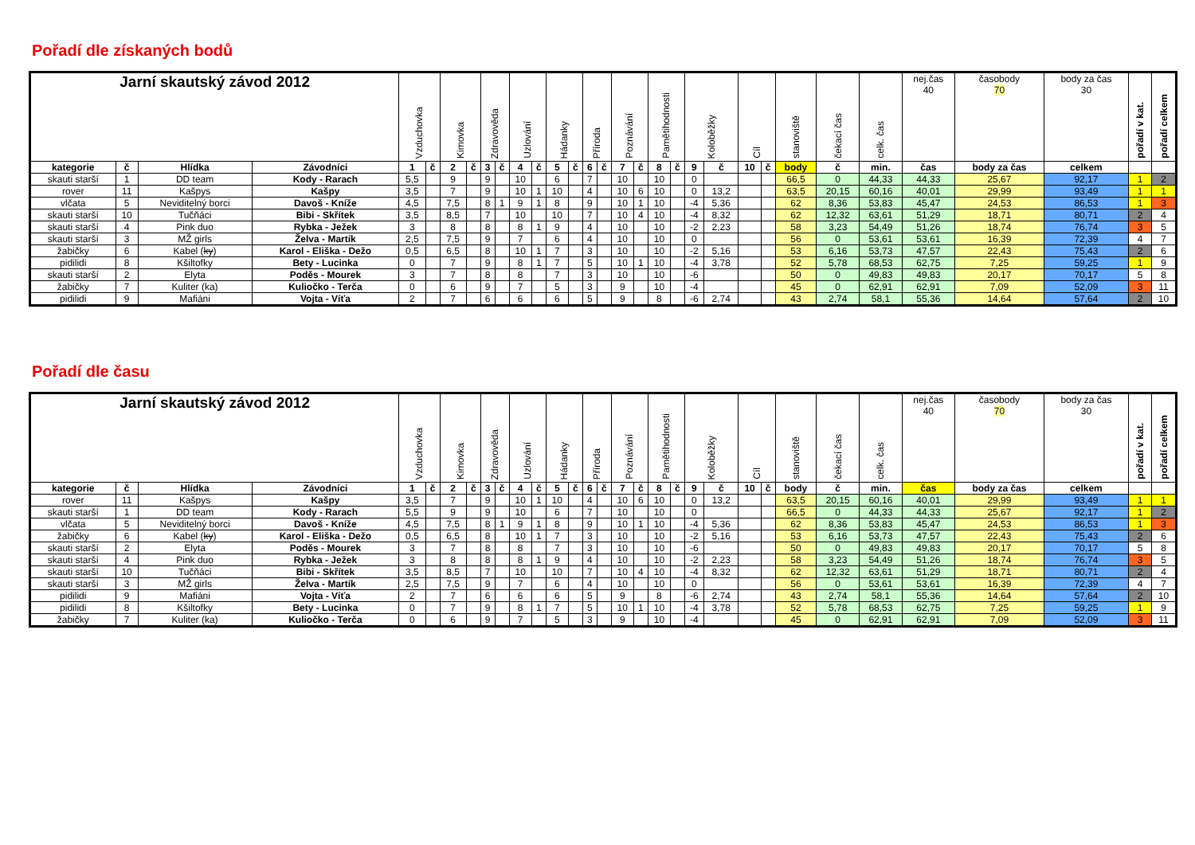Pořadí dle získaných bodů
| Jarní skautský závod 2012 | | | | Vzduchovka | | Kimovka | | Zdravověda | | Uzlování | | Hádanky | | Příroda | | Poznávání | | Pamětihodnosti | | Koloběžky | | Cíl | | stanoviště | čekací čas | celk. čas | nej.čas 40 | časobody 70 | body za čas 30 | pořadí v kat. | pořadí celkem |
| --- | --- | --- | --- | --- | --- | --- | --- | --- | --- | --- | --- | --- | --- | --- | --- | --- | --- | --- | --- | --- | --- | --- | --- | --- | --- | --- | --- | --- | --- | --- | --- |
| kategorie | č | Hlídka | Závodníci | 1 | č | 2 | č | 3 | č | 4 | č | 5 | č | 6 | č | 7 | č | 8 | č | 9 | č | 10 | č | body | č | min. | čas | body za čas | celkem | | |
| skauti starší | 1 | DD team | Kody - Rarach | 5,5 | | 9 | | 9 | | 10 | | 6 | | 7 | | 10 | | 10 | | 0 | | | | 66,5 | 0 | 44,33 | 44,33 | 25,67 | 92,17 | 1 | 2 |
| rover | 11 | Kašpys | Kašpy | 3,5 | | 7 | | 9 | | 10 | 1 | 10 | | 4 | | 10 | 6 | 10 | | 0 | 13,2 | | | 63,5 | 20,15 | 60,16 | 40,01 | 29,99 | 93,49 | 1 | 1 |
| vlčata | 5 | Neviditelný borci | Davoš - Kníže | 4,5 | | 7,5 | | 8 | 1 | 9 | 1 | 8 | | 9 | | 10 | 1 | 10 | | -4 | 5,36 | | | 62 | 8,36 | 53,83 | 45,47 | 24,53 | 86,53 | 1 | 3 |
| skauti starší | 10 | Tučňáci | Bibi - Skřítek | 3,5 | | 8,5 | | 7 | | 10 | | 10 | | 7 | | 10 | 4 | 10 | | -4 | 8,32 | | | 62 | 12,32 | 63,61 | 51,29 | 18,71 | 80,71 | 2 | 4 |
| skauti starší | 4 | Pink duo | Rybka - Ježek | 3 | | 8 | | 8 | | 8 | 1 | 9 | | 4 | | 10 | | 10 | | -2 | 2,23 | | | 58 | 3,23 | 54,49 | 51,26 | 18,74 | 76,74 | 3 | 5 |
| skauti starší | 3 | MŽ girls | Želva - Martík | 2,5 | | 7,5 | | 9 | | 7 | | 6 | | 4 | | 10 | | 10 | | 0 | | | | 56 | 0 | 53,61 | 53,61 | 16,39 | 72,39 | 4 | 7 |
| žabičky | 6 | Kabel ( ky ) | Karol - Eliška - Dežo | 0,5 | | 6,5 | | 8 | | 10 | 1 | 7 | | 3 | | 10 | | 10 | | -2 | 5,16 | | | 53 | 6,16 | 53,73 | 47,57 | 22,43 | 75,43 | 2 | 6 |
| pidilidi | 8 | Kšiltofky | Bety - Lucinka | 0 | | 7 | | 9 | | 8 | 1 | 7 | | 5 | | 10 | 1 | 10 | | -4 | 3,78 | | | 52 | 5,78 | 68,53 | 62,75 | 7,25 | 59,25 | 1 | 9 |
| skauti starší | 2 | Elyta | Poděs - Mourek | 3 | | 7 | | 8 | | 8 | | 7 | | 3 | | 10 | | 10 | | -6 | | | | 50 | 0 | 49,83 | 49,83 | 20,17 | 70,17 | 5 | 8 |
| žabičky | 7 | Kuliter (ka) | Kuliočko - Terča | 0 | | 6 | | 9 | | 7 | | 5 | | 3 | | 9 | | 10 | | -4 | | | | 45 | 0 | 62,91 | 62,91 | 7,09 | 52,09 | 3 | 11 |
| pidilidi | 9 | Mafiáni | Vojta - Víťa | 2 | | 7 | | 6 | | 6 | | 6 | | 5 | | 9 | | 8 | | -6 | 2,74 | | | 43 | 2,74 | 58,1 | 55,36 | 14,64 | 57,64 | 2 | 10 |
Pořadí dle času
| Jarní skautský závod 2012 | | | | Vzduchovka | | Kimovka | | Zdravověda | | Uzlování | | Hádanky | | Příroda | | Poznávání | | Pamětihodnosti | | Koloběžky | | Cíl | | stanoviště | čekací čas | celk. čas | nej.čas 40 | časobody 70 | body za čas 30 | pořadí v kat. | pořadí celkem |
| --- | --- | --- | --- | --- | --- | --- | --- | --- | --- | --- | --- | --- | --- | --- | --- | --- | --- | --- | --- | --- | --- | --- | --- | --- | --- | --- | --- | --- | --- | --- | --- |
| kategorie | č | Hlídka | Závodníci | 1 | č | 2 | č | 3 | č | 4 | č | 5 | č | 6 | č | 7 | č | 8 | č | 9 | č | 10 | č | body | č | min. | čas | body za čas | celkem | | |
| rover | 11 | Kašpys | Kašpy | 3,5 | | 7 | | 9 | | 10 | 1 | 10 | | 4 | | 10 | 6 | 10 | | 0 | 13,2 | | | 63,5 | 20,15 | 60,16 | 40,01 | 29,99 | 93,49 | 1 | 1 |
| skauti starší | 1 | DD team | Kody - Rarach | 5,5 | | 9 | | 9 | | 10 | | 6 | | 7 | | 10 | | 10 | | 0 | | | | 66,5 | 0 | 44,33 | 44,33 | 25,67 | 92,17 | 1 | 2 |
| vlčata | 5 | Neviditelný borci | Davoš - Kníže | 4,5 | | 7,5 | | 8 | 1 | 9 | 1 | 8 | | 9 | | 10 | 1 | 10 | | -4 | 5,36 | | | 62 | 8,36 | 53,83 | 45,47 | 24,53 | 86,53 | 1 | 3 |
| žabičky | 6 | Kabel ( ky ) | Karol - Eliška - Dežo | 0,5 | | 6,5 | | 8 | | 10 | 1 | 7 | | 3 | | 10 | | 10 | | -2 | 5,16 | | | 53 | 6,16 | 53,73 | 47,57 | 22,43 | 75,43 | 2 | 6 |
| skauti starší | 2 | Elyta | Poděs - Mourek | 3 | | 7 | | 8 | | 8 | | 7 | | 3 | | 10 | | 10 | | -6 | | | | 50 | 0 | 49,83 | 49,83 | 20,17 | 70,17 | 5 | 8 |
| skauti starší | 4 | Pink duo | Rybka - Ježek | 3 | | 8 | | 8 | | 8 | 1 | 9 | | 4 | | 10 | | 10 | | -2 | 2,23 | | | 58 | 3,23 | 54,49 | 51,26 | 18,74 | 76,74 | 3 | 5 |
| skauti starší | 10 | Tučňáci | Bibi - Skřítek | 3,5 | | 8,5 | | 7 | | 10 | | 10 | | 7 | | 10 | 4 | 10 | | -4 | 8,32 | | | 62 | 12,32 | 63,61 | 51,29 | 18,71 | 80,71 | 2 | 4 |
| skauti starší | 3 | MŽ girls | Želva - Martík | 2,5 | | 7,5 | | 9 | | 7 | | 6 | | 4 | | 10 | | 10 | | 0 | | | | 56 | 0 | 53,61 | 53,61 | 16,39 | 72,39 | 4 | 7 |
| pidilidi | 9 | Mafiáni | Vojta - Víťa | 2 | | 7 | | 6 | | 6 | | 6 | | 5 | | 9 | | 8 | | -6 | 2,74 | | | 43 | 2,74 | 58,1 | 55,36 | 14,64 | 57,64 | 2 | 10 |
| pidilidi | 8 | Kšiltofky | Bety - Lucinka | 0 | | 7 | | 9 | | 8 | 1 | 7 | | 5 | | 10 | 1 | 10 | | -4 | 3,78 | | | 52 | 5,78 | 68,53 | 62,75 | 7,25 | 59,25 | 1 | 9 |
| žabičky | 7 | Kuliter (ka) | Kuliočko - Terča | 0 | | 6 | | 9 | | 7 | | 5 | | 3 | | 9 | | 10 | | -4 | | | | 45 | 0 | 62,91 | 62,91 | 7,09 | 52,09 | 3 | 11 |